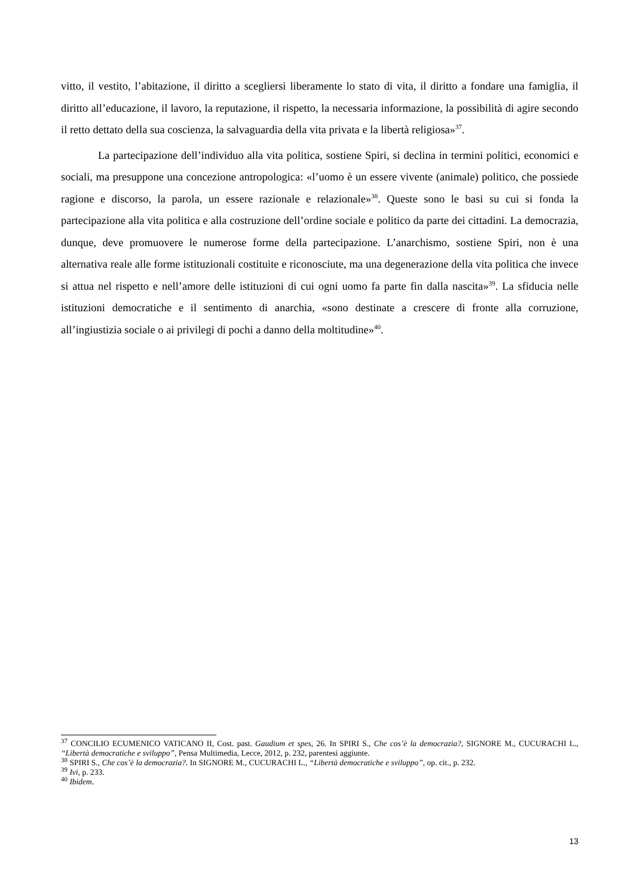vitto, il vestito, l’abitazione, il diritto a scegliersi liberamente lo stato di vita, il diritto a fondare una famiglia, il diritto all’educazione, il lavoro, la reputazione, il rispetto, la necessaria informazione, la possibilità di agire secondo il retto dettato della sua coscienza, la salvaguardia della vita privata e la libertà religiosa»<sup>37</sup>.
La partecipazione dell’individuo alla vita politica, sostiene Spiri, si declina in termini politici, economici e sociali, ma presuppone una concezione antropologica: «l’uomo è un essere vivente (animale) politico, che possiede ragione e discorso, la parola, un essere razionale e relazionale»<sup>38</sup>. Queste sono le basi su cui si fonda la partecipazione alla vita politica e alla costruzione dell’ordine sociale e politico da parte dei cittadini. La democrazia, dunque, deve promuovere le numerose forme della partecipazione. L’anarchismo, sostiene Spiri, non è una alternativa reale alle forme istituzionali costituite e riconosciute, ma una degenerazione della vita politica che invece si attua nel rispetto e nell’amore delle istituzioni di cui ogni uomo fa parte fin dalla nascita»<sup>39</sup>. La sfiducia nelle istituzioni democratiche e il sentimento di anarchia, «sono destinate a crescere di fronte alla corruzione, all’ingiustizia sociale o ai privilegi di pochi a danno della moltitudine»<sup>40</sup>.
<sup>37</sup> CONCILIO ECUMENICO VATICANO II, Cost. past. Gaudium et spes, 26. In SPIRI S., Che cos’è la democrazia?, SIGNORE M., CUCURACHI L., “Libertà democratiche e sviluppo”, Pensa Multimedia, Lecce, 2012, p. 232, parentesi aggiunte.
<sup>38</sup> SPIRI S., Che cos’è la democrazia?. In SIGNORE M., CUCURACHI L., “Libertà democratiche e sviluppo”, op. cit., p. 232.
<sup>39</sup> Ivi, p. 233.
<sup>40</sup> Ibidem.
13